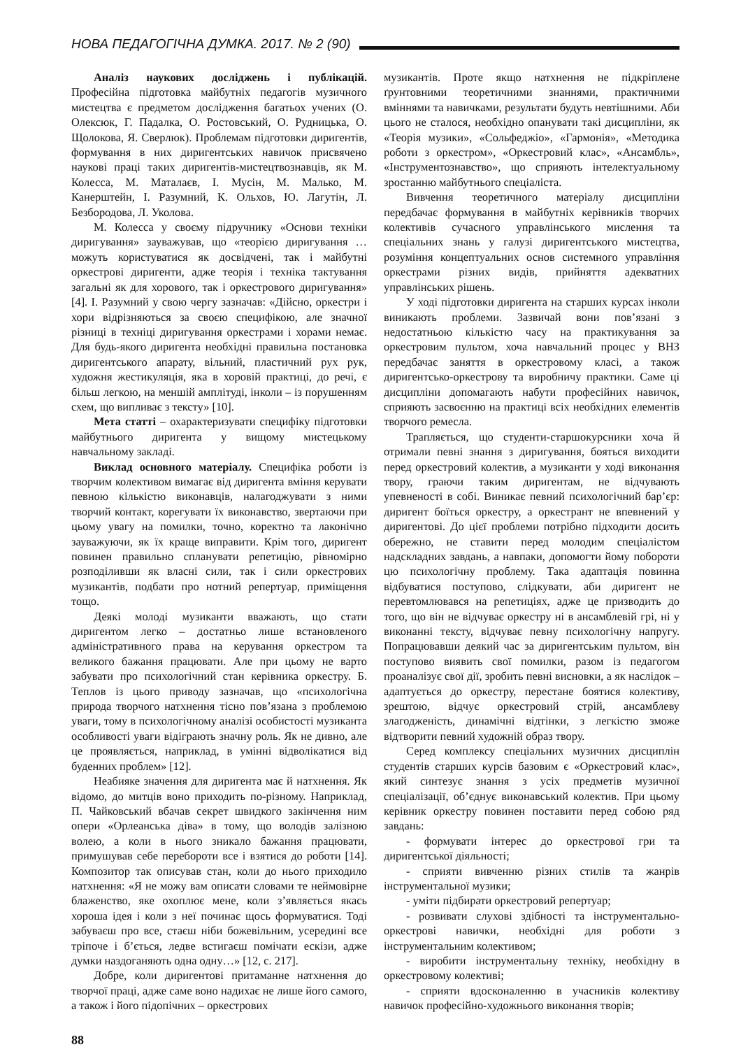НОВА ПЕДАГОГІЧНА ДУМКА. 2017. № 2 (90)
Аналіз наукових досліджень і публікацій. Професійна підготовка майбутніх педагогів музичного мистецтва є предметом дослідження багатьох учених (О. Олексюк, Г. Падалка, О. Ростовський, О. Рудницька, О. Щолокова, Я. Сверлюк). Проблемам підготовки диригентів, формування в них диригентських навичок присвячено наукові праці таких диригентів-мистецтвознавців, як М. Колесса, М. Маталаєв, І. Мусін, М. Малько, М. Канерштейн, І. Разумний, К. Ольхов, Ю. Лагутін, Л. Безбородова, Л. Уколова.
М. Колесса у своєму підручнику «Основи техніки диригування» зауважував, що «теорією диригування … можуть користуватися як досвідчені, так і майбутні оркестрові диригенти, адже теорія і техніка тактування загальні як для хорового, так і оркестрового диригування» [4]. І. Разумний у свою чергу зазначав: «Дійсно, оркестри і хори відрізняються за своєю специфікою, але значної різниці в техніці диригування оркестрами і хорами немає. Для будь-якого диригента необхідні правильна постановка диригентського апарату, вільний, пластичний рух рук, художня жестикуляція, яка в хоровій практиці, до речі, є більш легкою, на меншій амплітуді, інколи – із порушенням схем, що випливає з тексту» [10].
Мета статті – охарактеризувати специфіку підготовки майбутнього диригента у вищому мистецькому навчальному закладі.
Виклад основного матеріалу. Специфіка роботи із творчим колективом вимагає від диригента вміння керувати певною кількістю виконавців, налагоджувати з ними творчий контакт, корегувати їх виконавство, звертаючи при цьому увагу на помилки, точно, коректно та лаконічно зауважуючи, як їх краще виправити. Крім того, диригент повинен правильно спланувати репетицію, рівномірно розподіливши як власні сили, так і сили оркестрових музикантів, подбати про нотний репертуар, приміщення тощо.
Деякі молоді музиканти вважають, що стати диригентом легко – достатньо лише встановленого адміністративного права на керування оркестром та великого бажання працювати. Але при цьому не варто забувати про психологічний стан керівника оркестру. Б. Теплов із цього приводу зазначав, що «психологічна природа творчого натхнення тісно пов’язана з проблемою уваги, тому в психологічному аналізі особистості музиканта особливості уваги відіграють значну роль. Як не дивно, але це проявляється, наприклад, в умінні відволікатися від буденних проблем» [12].
Неабияке значення для диригента має й натхнення. Як відомо, до митців воно приходить по-різному. Наприклад, П. Чайковський вбачав секрет швидкого закінчення ним опери «Орлеанська діва» в тому, що володів залізною волею, а коли в нього зникало бажання працювати, примушував себе перебороти все і взятися до роботи [14]. Композитор так описував стан, коли до нього приходило натхнення: «Я не можу вам описати словами те неймовірне блаженство, яке охоплює мене, коли з’являється якась хороша ідея і коли з неї починає щось формуватися. Тоді забуваєш про все, стаєш ніби божевільним, усередині все тріпоче і б’ється, ледве встигаєш помічати ескізи, адже думки наздоганяють одна одну…» [12, с. 217].
Добре, коли диригентові притаманне натхнення до творчої праці, адже саме воно надихає не лише його самого, а також і його підопічних – оркестрових
музикантів. Проте якщо натхнення не підкріплене ґрунтовними теоретичними знаннями, практичними вміннями та навичками, результати будуть невтішними. Аби цього не сталося, необхідно опанувати такі дисципліни, як «Теорія музики», «Сольфеджіо», «Гармонія», «Методика роботи з оркестром», «Оркестровий клас», «Ансамбль», «Інструментознавство», що сприяють інтелектуальному зростанню майбутнього спеціаліста.
Вивчення теоретичного матеріалу дисципліни передбачає формування в майбутніх керівників творчих колективів сучасного управлінського мислення та спеціальних знань у галузі диригентського мистецтва, розуміння концептуальних основ системного управління оркестрами різних видів, прийняття адекватних управлінських рішень.
У ході підготовки диригента на старших курсах інколи виникають проблеми. Зазвичай вони пов’язані з недостатньою кількістю часу на практикування за оркестровим пультом, хоча навчальний процес у ВНЗ передбачає заняття в оркестровому класі, а також диригентсько-оркестрову та виробничу практики. Саме ці дисципліни допомагають набути професійних навичок, сприяють засвоєнню на практиці всіх необхідних елементів творчого ремесла.
Трапляється, що студенти-старшокурсники хоча й отримали певні знання з диригування, бояться виходити перед оркестровий колектив, а музиканти у ході виконання твору, граючи таким диригентам, не відчувають упевненості в собі. Виникає певний психологічний бар’єр: диригент боїться оркестру, а оркестрант не впевнений у диригентові. До цієї проблеми потрібно підходити досить обережно, не ставити перед молодим спеціалістом надскладних завдань, а навпаки, допомогти йому побороти цю психологічну проблему. Така адаптація повинна відбуватися поступово, слідкувати, аби диригент не перевтомлювався на репетиціях, адже це призводить до того, що він не відчуває оркестру ні в ансамблевій грі, ні у виконанні тексту, відчуває певну психологічну напругу. Попрацювавши деякий час за диригентським пультом, він поступово виявить свої помилки, разом із педагогом проаналізує свої дії, зробить певні висновки, а як наслідок – адаптується до оркестру, перестане боятися колективу, зрештою, відчує оркестровий стрій, ансамблеву злагодженість, динамічні відтінки, з легкістю зможе відтворити певний художній образ твору.
Серед комплексу спеціальних музичних дисциплін студентів старших курсів базовим є «Оркестровий клас», який синтезує знання з усіх предметів музичної спеціалізації, об’єднує виконавський колектив. При цьому керівник оркестру повинен поставити перед собою ряд завдань:
- формувати інтерес до оркестрової гри та диригентської діяльності;
- сприяти вивченню різних стилів та жанрів інструментальної музики;
- уміти підбирати оркестровий репертуар;
- розвивати слухові здібності та інструментально-оркестрові навички, необхідні для роботи з інструментальним колективом;
- виробити інструментальну техніку, необхідну в оркестровому колективі;
- сприяти вдосконаленню в учасників колективу навичок професійно-художнього виконання творів;
88